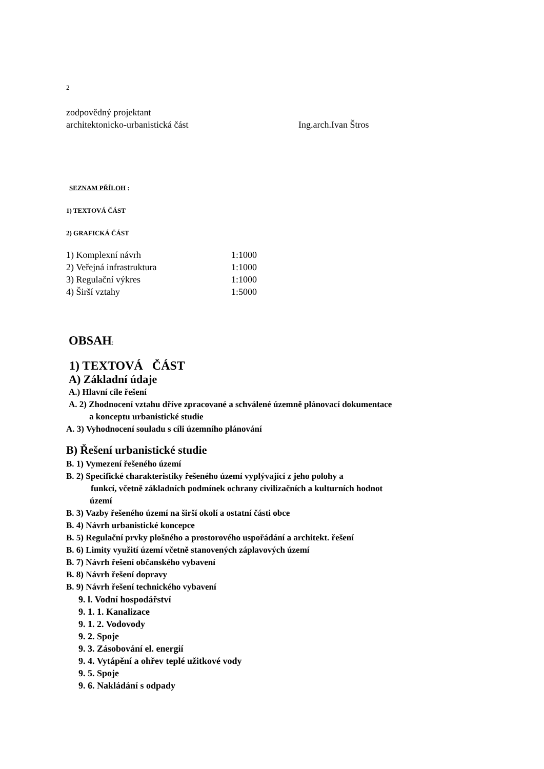2
zodpovědný projektant
architektonicko-urbanistická část Ing.arch.Ivan Štros
SEZNAM PŘÍLOH :
1) TEXTOVÁ ČÁST
2) GRAFICKÁ ČÁST
1) Komplexní návrh 1:1000
2) Veřejná infrastruktura 1:1000
3) Regulační výkres 1:1000
4) Širší vztahy 1:5000
OBSAH:
1) TEXTOVÁ ČÁST
A) Základní údaje
A.) Hlavní cíle řešení
A. 2) Zhodnocení vztahu dříve zpracované a schválené územně plánovací dokumentace
a konceptu urbanistické studie
A. 3) Vyhodnocení souladu s cíli územního plánování
B) Řešení urbanistické studie
B. 1) Vymezení řešeného území
B. 2) Specifické charakteristiky řešeného území vyplývající z jeho polohy a
funkcí, včetně základních podmínek ochrany civilizačních a kulturních hodnot
území
B. 3) Vazby řešeného území na širší okolí a ostatní části obce
B. 4) Návrh urbanistické koncepce
B. 5) Regulační prvky plošného a prostorového uspořádání a architekt. řešení
B. 6) Limity využití území včetně stanovených záplavových území
B. 7) Návrh řešení občanského vybavení
B. 8) Návrh řešení dopravy
B. 9) Návrh řešení technického vybavení
9. l. Vodní hospodářství
9. 1. 1. Kanalizace
9. 1. 2. Vodovody
9. 2. Spoje
9. 3. Zásobování el. energií
9. 4. Vytápění a ohřev teplé užitkové vody
9. 5. Spoje
9. 6. Nakládání s odpady